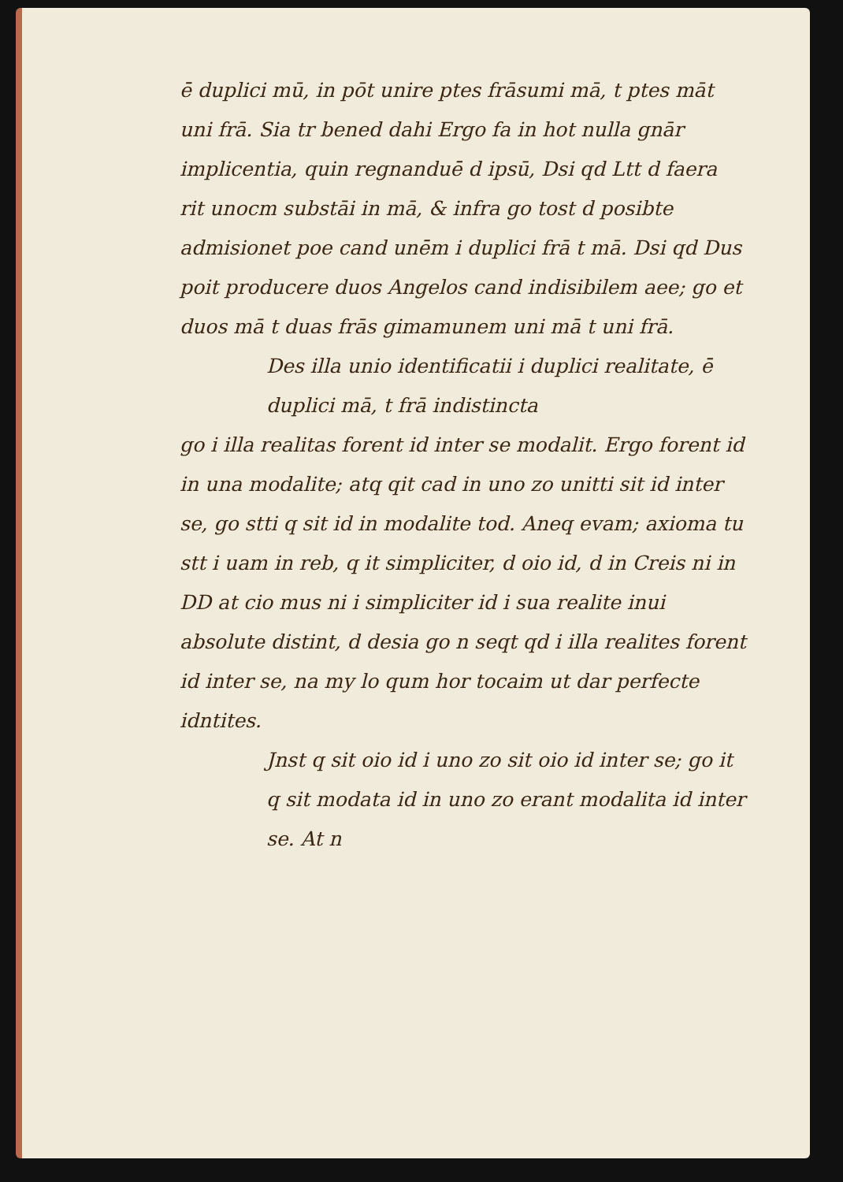ē duplici mū, in pōt unire ptes frāsumi mā, t ptes māt uni frā. Sia tr bened dahi Ergo fa in hot nulla gnār implicentia, quin regnanduē d ipsū, Dsi qd Ltt d faera rit unocm substāi in mā, & infra go tost d posibte admisionet poe cand unēm i duplici frā t mā. Dsi qd Dus poit producere duos Angelos cand indisibilem aee; go et duos mā t duas frās gimamunem uni mā t uni frā.
Des illa unio identificatii i duplici realitate, ē duplici mā, t frā indistincta
go i illa realitas forent id inter se modalit. Ergo forent id in una modalite; atq qit cad in uno zo unitti sit id inter se, go stti q sit id in modalite tod. Aneq evam; axioma tu stt i uam in reb, q it simpliciter, d oio id, d in Creis ni in DD at cio mus ni i simpliciter id i sua realite inui absolute distint, d desia go n seqt qd i illa realites forent id inter se, na my lo qum hor tocaim ut dar perfecte idntites.
Jnst q sit oio id i uno zo sit oio id inter se; go it q sit modata id in uno zo erant modalita id inter se. At n